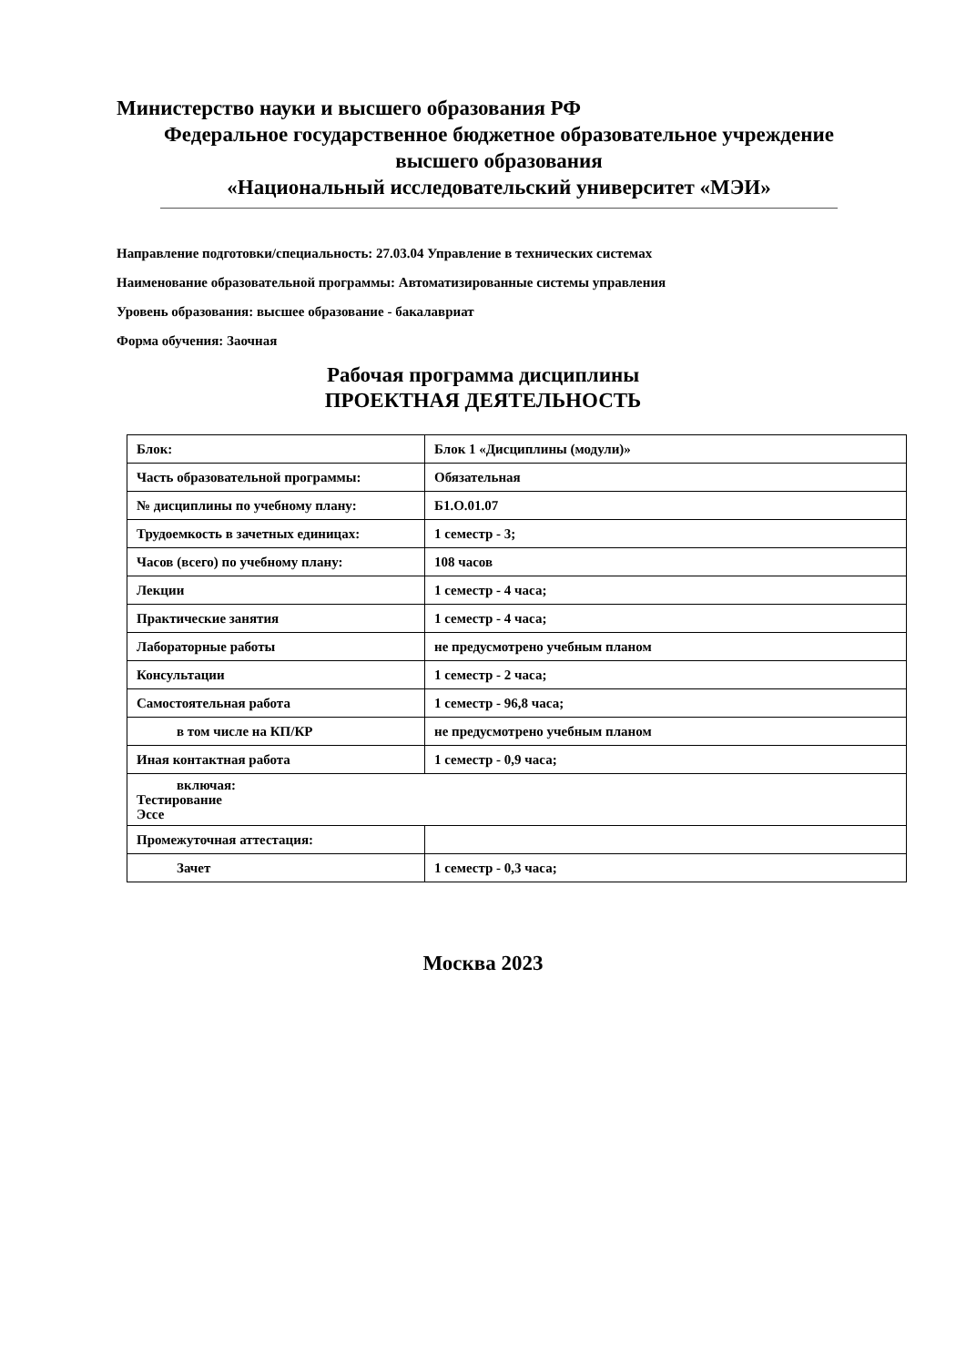Министерство науки и высшего образования РФ
Федеральное государственное бюджетное образовательное учреждение
высшего образования
«Национальный исследовательский университет «МЭИ»
Направление подготовки/специальность: 27.03.04 Управление в технических системах
Наименование образовательной программы: Автоматизированные системы управления
Уровень образования: высшее образование - бакалавриат
Форма обучения: Заочная
Рабочая программа дисциплины
ПРОЕКТНАЯ ДЕЯТЕЛЬНОСТЬ
| Блок: | Блок 1 «Дисциплины (модули)» |
| Часть образовательной программы: | Обязательная |
| № дисциплины по учебному плану: | Б1.О.01.07 |
| Трудоемкость в зачетных единицах: | 1 семестр - 3; |
| Часов (всего) по учебному плану: | 108 часов |
| Лекции | 1 семестр - 4 часа; |
| Практические занятия | 1 семестр - 4 часа; |
| Лабораторные работы | не предусмотрено учебным планом |
| Консультации | 1 семестр - 2 часа; |
| Самостоятельная работа | 1 семестр - 96,8 часа; |
| в том числе на КП/КР | не предусмотрено учебным планом |
| Иная контактная работа | 1 семестр - 0,9 часа; |
| включая: Тестирование Эссе | |
| Промежуточная аттестация: | |
| Зачет | 1 семестр - 0,3 часа; |
Москва 2023